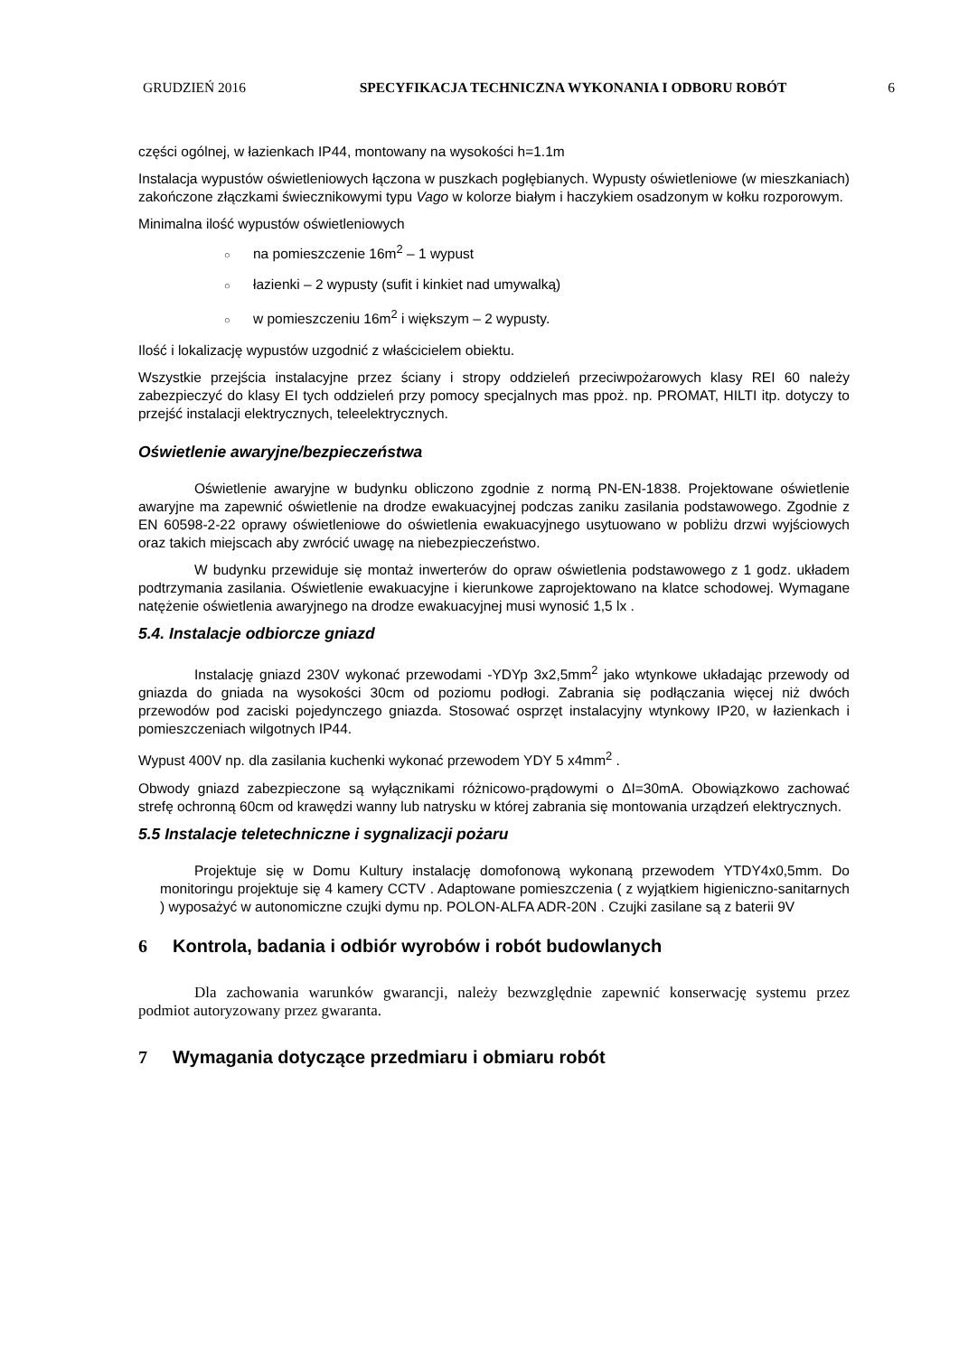GRUDZIEŃ 2016 SPECYFIKACJA TECHNICZNA WYKONANIA I ODBORU ROBÓT
6
części ogólnej, w łazienkach IP44, montowany na wysokości h=1.1m
Instalacja wypustów oświetleniowych łączona w puszkach pogłębianych. Wypusty oświetleniowe (w mieszkaniach) zakończone złączkami świecznikowymi typu Vago w kolorze białym i haczykiem osadzonym w kołku rozporowym.
Minimalna ilość wypustów oświetleniowych
○ na pomieszczenie 16m<sup>2</sup> – 1 wypust
○ łazienki – 2 wypusty (sufit i kinkiet nad umywalką)
○ w pomieszczeniu 16m<sup>2</sup> i większym – 2 wypusty.
Ilość i lokalizację wypustów uzgodnić z właścicielem obiektu.
Wszystkie przejścia instalacyjne przez ściany i stropy oddzieleń przeciwpożarowych klasy REI 60 należy zabezpieczyć do klasy EI tych oddzieleń przy pomocy specjalnych mas ppoż. np. PROMAT, HILTI itp. dotyczy to przejść instalacji elektrycznych, teleelektrycznych.
Oświetlenie awaryjne/bezpieczeństwa
Oświetlenie awaryjne w budynku obliczono zgodnie z normą PN-EN-1838. Projektowane oświetlenie awaryjne ma zapewnić oświetlenie na drodze ewakuacyjnej podczas zaniku zasilania podstawowego. Zgodnie z EN 60598-2-22 oprawy oświetleniowe do oświetlenia ewakuacyjnego usytuowano w pobliżu drzwi wyjściowych oraz takich miejscach aby zwrócić uwagę na niebezpieczeństwo.
W budynku przewiduje się montaż inwerterów do opraw oświetlenia podstawowego z 1 godz. układem podtrzymania zasilania. Oświetlenie ewakuacyjne i kierunkowe zaprojektowano na klatce schodowej. Wymagane natężenie oświetlenia awaryjnego na drodze ewakuacyjnej musi wynosić 1,5 lx .
5.4. Instalacje odbiorcze gniazd
Instalację gniazd 230V wykonać przewodami -YDYp 3x2,5mm<sup>2</sup> jako wtynkowe układając przewody od gniazda do gniada na wysokości 30cm od poziomu podłogi. Zabrania się podłączania więcej niż dwóch przewodów pod zaciski pojedynczego gniazda. Stosować osprzęt instalacyjny wtynkowy IP20, w łazienkach i pomieszczeniach wilgotnych IP44.
Wypust 400V np. dla zasilania kuchenki wykonać przewodem YDY 5 x4mm<sup>2</sup> .
Obwody gniazd zabezpieczone są wyłącznikami różnicowo-prądowymi o ΔI=30mA. Obowiązkowo zachować strefę ochronną 60cm od krawędzi wanny lub natrysku w której zabrania się montowania urządzeń elektrycznych.
5.5 Instalacje teletechniczne i sygnalizacji pożaru
Projektuje się w Domu Kultury instalację domofonową wykonaną przewodem YTDY4x0,5mm. Do monitoringu projektuje się 4 kamery CCTV . Adaptowane pomieszczenia ( z wyjątkiem higieniczno-sanitarnych ) wyposażyć w autonomiczne czujki dymu np. POLON-ALFA ADR-20N . Czujki zasilane są z baterii 9V
6 Kontrola, badania i odbiór wyrobów i robót budowlanych
Dla zachowania warunków gwarancji, należy bezwzględnie zapewnić konserwację systemu przez podmiot autoryzowany przez gwaranta.
7 Wymagania dotyczące przedmiaru i obmiaru robót